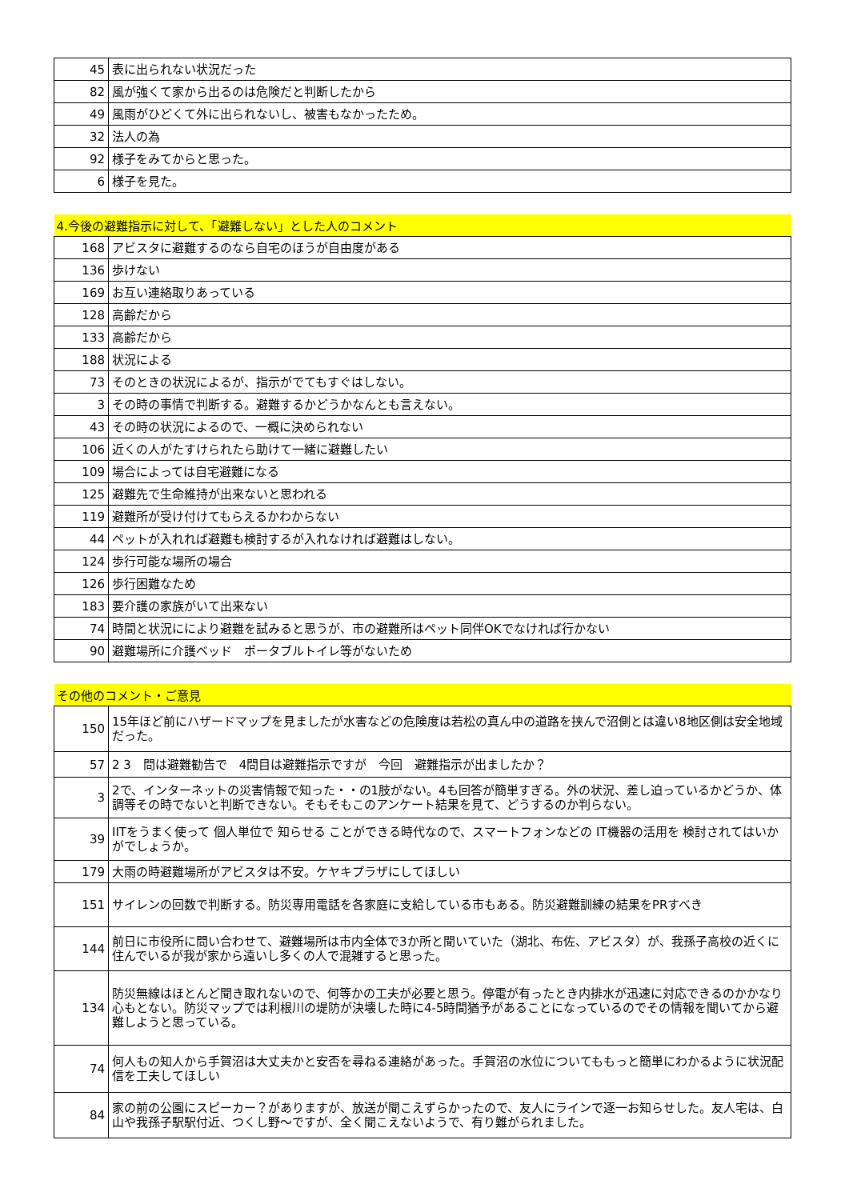| 45 | 表に出られない状況だった |
| 82 | 風が強くて家から出るのは危険だと判断したから |
| 49 | 風雨がひどくて外に出られないし、被害もなかったため。 |
| 32 | 法人の為 |
| 92 | 様子をみてからと思った。 |
| 6 | 様子を見た。 |
| 4.今後の避難指示に対して、「避難しない」とした人のコメント | |
| --- | --- |
| 168 | アビスタに避難するのなら自宅のほうが自由度がある |
| 136 | 歩けない |
| 169 | お互い連絡取りあっている |
| 128 | 高齢だから |
| 133 | 高齢だから |
| 188 | 状況による |
| 73 | そのときの状況によるが、指示がでてもすぐはしない。 |
| 3 | その時の事情で判断する。避難するかどうかなんとも言えない。 |
| 43 | その時の状況によるので、一概に決められない |
| 106 | 近くの人がたすけられたら助けて一緒に避難したい |
| 109 | 場合によっては自宅避難になる |
| 125 | 避難先で生命維持が出来ないと思われる |
| 119 | 避難所が受け付けてもらえるかわからない |
| 44 | ペットが入れれば避難も検討するが入れなければ避難はしない。 |
| 124 | 歩行可能な場所の場合 |
| 126 | 歩行困難なため |
| 183 | 要介護の家族がいて出来ない |
| 74 | 時間と状況ににより避難を試みると思うが、市の避難所はペット同伴OKでなければ行かない |
| 90 | 避難場所に介護ベッド ポータブルトイレ等がないため |
| その他のコメント・ご意見 | |
| --- | --- |
| 150 | 15年ほど前にハザードマップを見ましたが水害などの危険度は若松の真ん中の道路を挟んで沼側とは違い8地区側は安全地域だった。 |
| 57 | 2 3 問は避難勧告で 4問目は避難指示ですが 今回 避難指示が出ましたか？ |
| 3 | 2で、インターネットの災害情報で知った・・の1肢がない。4も回答が簡単すぎる。外の状況、差し迫っているかどうか、体調等その時でないと判断できない。そもそもこのアンケート結果を見て、どうするのか判らない。 |
| 39 | IITをうまく使って 個人単位で 知らせる ことができる時代なので、スマートフォンなどの IT機器の活用を 検討されてはいかがでしょうか。 |
| 179 | 大雨の時避難場所がアビスタは不安。ケヤキプラザにしてほしい |
| 151 | サイレンの回数で判断する。防災専用電話を各家庭に支給している市もある。防災避難訓練の結果をPRすべき |
| 144 | 前日に市役所に問い合わせて、避難場所は市内全体で3か所と聞いていた（湖北、布佐、アビスタ）が、我孫子高校の近くに住んでいるが我が家から遠いし多くの人で混雑すると思った。 |
| 134 | 防災無線はほとんど聞き取れないので、何等かの工夫が必要と思う。停電が有ったとき内排水が迅速に対応できるのかかなり心もとない。防災マップでは利根川の堤防が決壊した時に4-5時間猶予があることになっているのでその情報を聞いてから避難しようと思っている。 |
| 74 | 何人もの知人から手賀沼は大丈夫かと安否を尋ねる連絡があった。手賀沼の水位についてももっと簡単にわかるように状況配信を工夫してほしい |
| 84 | 家の前の公園にスピーカー？がありますが、放送が聞こえずらかったので、友人にラインで逐一お知らせした。友人宅は、白山や我孫子駅駅付近、つくし野～ですが、全く聞こえないようで、有り難がられました。 |